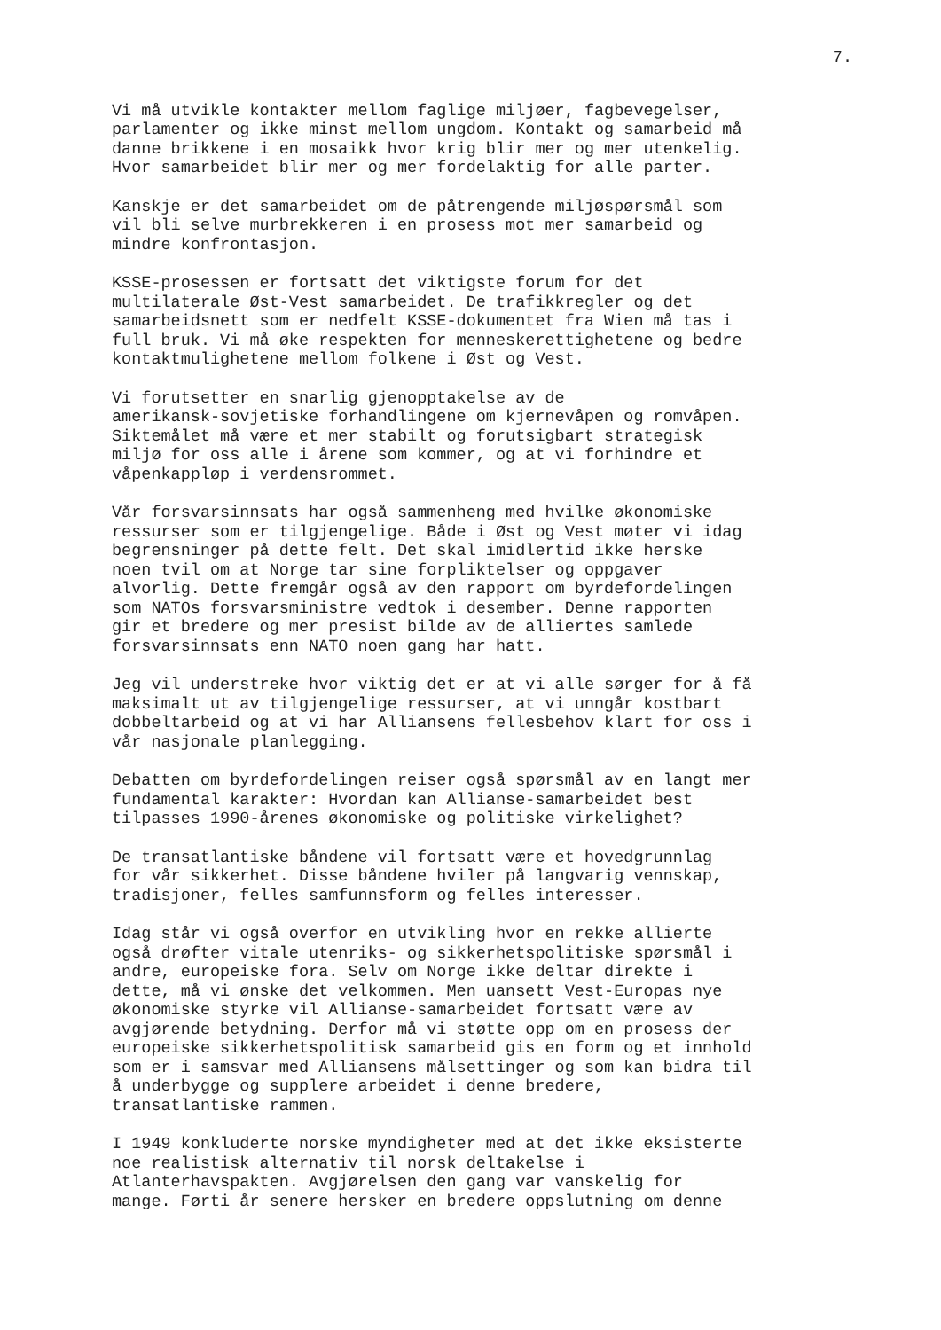7.
Vi må utvikle kontakter mellom faglige miljøer, fagbevegelser, parlamenter og ikke minst mellom ungdom. Kontakt og samarbeid må danne brikkene i en mosaikk hvor krig blir mer og mer utenkelig. Hvor samarbeidet blir mer og mer fordelaktig for alle parter.
Kanskje er det samarbeidet om de påtrengende miljøspørsmål som vil bli selve murbrekkeren i en prosess mot mer samarbeid og mindre konfrontasjon.
KSSE-prosessen er fortsatt det viktigste forum for det multilaterale Øst-Vest samarbeidet. De trafikkregler og det samarbeidsnett som er nedfelt KSSE-dokumentet fra Wien må tas i full bruk. Vi må øke respekten for menneskerettighetene og bedre kontaktmulighetene mellom folkene i Øst og Vest.
Vi forutsetter en snarlig gjenopptakelse av de amerikansk-sovjetiske forhandlingene om kjernevåpen og romvåpen. Siktemålet må være et mer stabilt og forutsigbart strategisk miljø for oss alle i årene som kommer, og at vi forhindre et våpenkappløp i verdensrommet.
Vår forsvarsinnsats har også sammenheng med hvilke økonomiske ressurser som er tilgjengelige. Både i Øst og Vest møter vi idag begrensninger på dette felt. Det skal imidlertid ikke herske noen tvil om at Norge tar sine forpliktelser og oppgaver alvorlig. Dette fremgår også av den rapport om byrdefordelingen som NATOs forsvarsministre vedtok i desember. Denne rapporten gir et bredere og mer presist bilde av de alliertes samlede forsvarsinnsats enn NATO noen gang har hatt.
Jeg vil understreke hvor viktig det er at vi alle sørger for å få maksimalt ut av tilgjengelige ressurser, at vi unngår kostbart dobbeltarbeid og at vi har Alliansens fellesbehov klart for oss i vår nasjonale planlegging.
Debatten om byrdefordelingen reiser også spørsmål av en langt mer fundamental karakter: Hvordan kan Allianse-samarbeidet best tilpasses 1990-årenes økonomiske og politiske virkelighet?
De transatlantiske båndene vil fortsatt være et hovedgrunnlag for vår sikkerhet. Disse båndene hviler på langvarig vennskap, tradisjoner, felles samfunnsform og felles interesser.
Idag står vi også overfor en utvikling hvor en rekke allierte også drøfter vitale utenriks- og sikkerhetspolitiske spørsmål i andre, europeiske fora. Selv om Norge ikke deltar direkte i dette, må vi ønske det velkommen. Men uansett Vest-Europas nye økonomiske styrke vil Allianse-samarbeidet fortsatt være av avgjørende betydning. Derfor må vi støtte opp om en prosess der europeiske sikkerhetspolitisk samarbeid gis en form og et innhold som er i samsvar med Alliansens målsettinger og som kan bidra til å underbygge og supplere arbeidet i denne bredere, transatlantiske rammen.
I 1949 konkluderte norske myndigheter med at det ikke eksisterte noe realistisk alternativ til norsk deltakelse i Atlanterhavspakten. Avgjørelsen den gang var vanskelig for mange. Førti år senere hersker en bredere oppslutning om denne